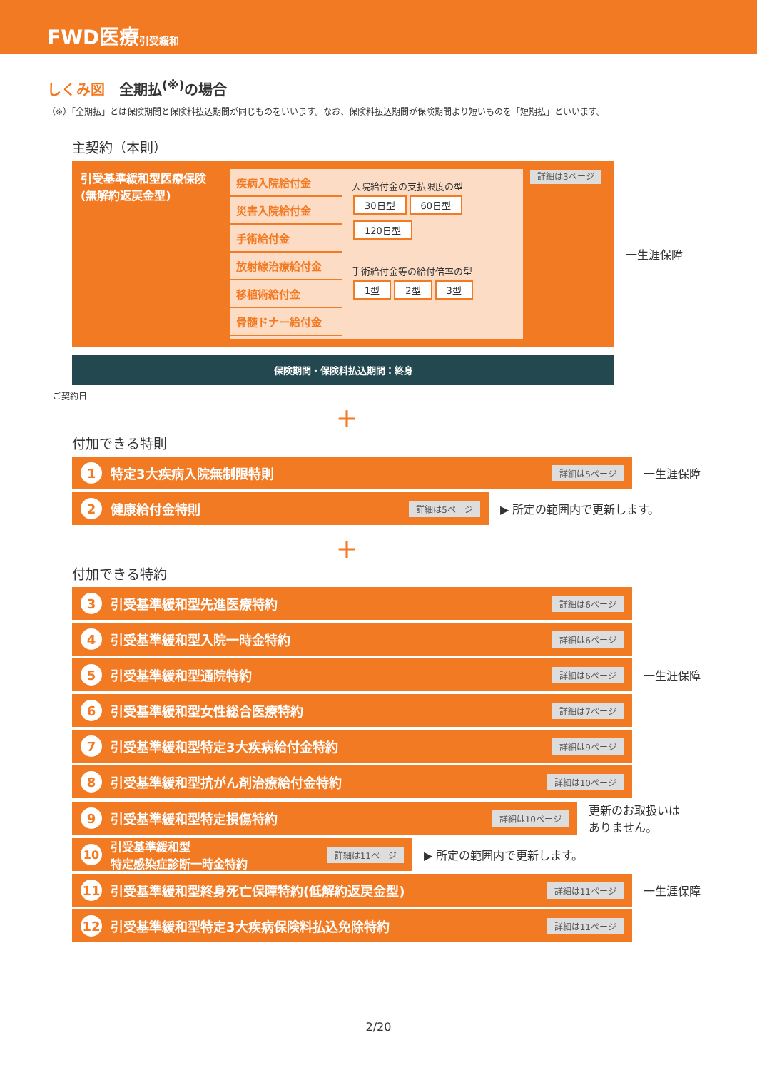FWD医療引受緩和
しくみ図　全期払<sup>(※)</sup>の場合
（※）「全期払」とは保険期間と保険料払込期間が同じものをいいます。なお、保険料払込期間が保険期間より短いものを「短期払」といいます。
主契約（本則）
引受基準緩和型医療保険
(無解約返戻金型)
疾病入院給付金
災害入院給付金
手術給付金
放射線治療給付金
移植術給付金
骨髄ドナー給付金
入院給付金の支払限度の型
30日型 60日型 120日型
手術給付金等の給付倍率の型
1型 2型 3型
詳細は3ページ
一生涯保障
保険期間・保険料払込期間：終身
ご契約日
＋
付加できる特則
1 特定3大疾病入院無制限特則 詳細は5ページ
一生涯保障
2 健康給付金特則 詳細は5ページ
▶ 所定の範囲内で更新します。
＋
付加できる特約
3 引受基準緩和型先進医療特約 詳細は6ページ
4 引受基準緩和型入院一時金特約 詳細は6ページ
5 引受基準緩和型通院特約 詳細は6ページ
一生涯保障
6 引受基準緩和型女性総合医療特約 詳細は7ページ
7 引受基準緩和型特定3大疾病給付金特約 詳細は9ページ
8 引受基準緩和型抗がん剤治療給付金特約 詳細は10ページ
9 引受基準緩和型特定損傷特約 詳細は10ページ
更新のお取扱いは
ありません。
10 引受基準緩和型
特定感染症診断一時金特約 詳細は11ページ
▶ 所定の範囲内で更新します。
11 引受基準緩和型終身死亡保障特約(低解約返戻金型) 詳細は11ページ
一生涯保障
12 引受基準緩和型特定3大疾病保険料払込免除特約 詳細は11ページ
2/20